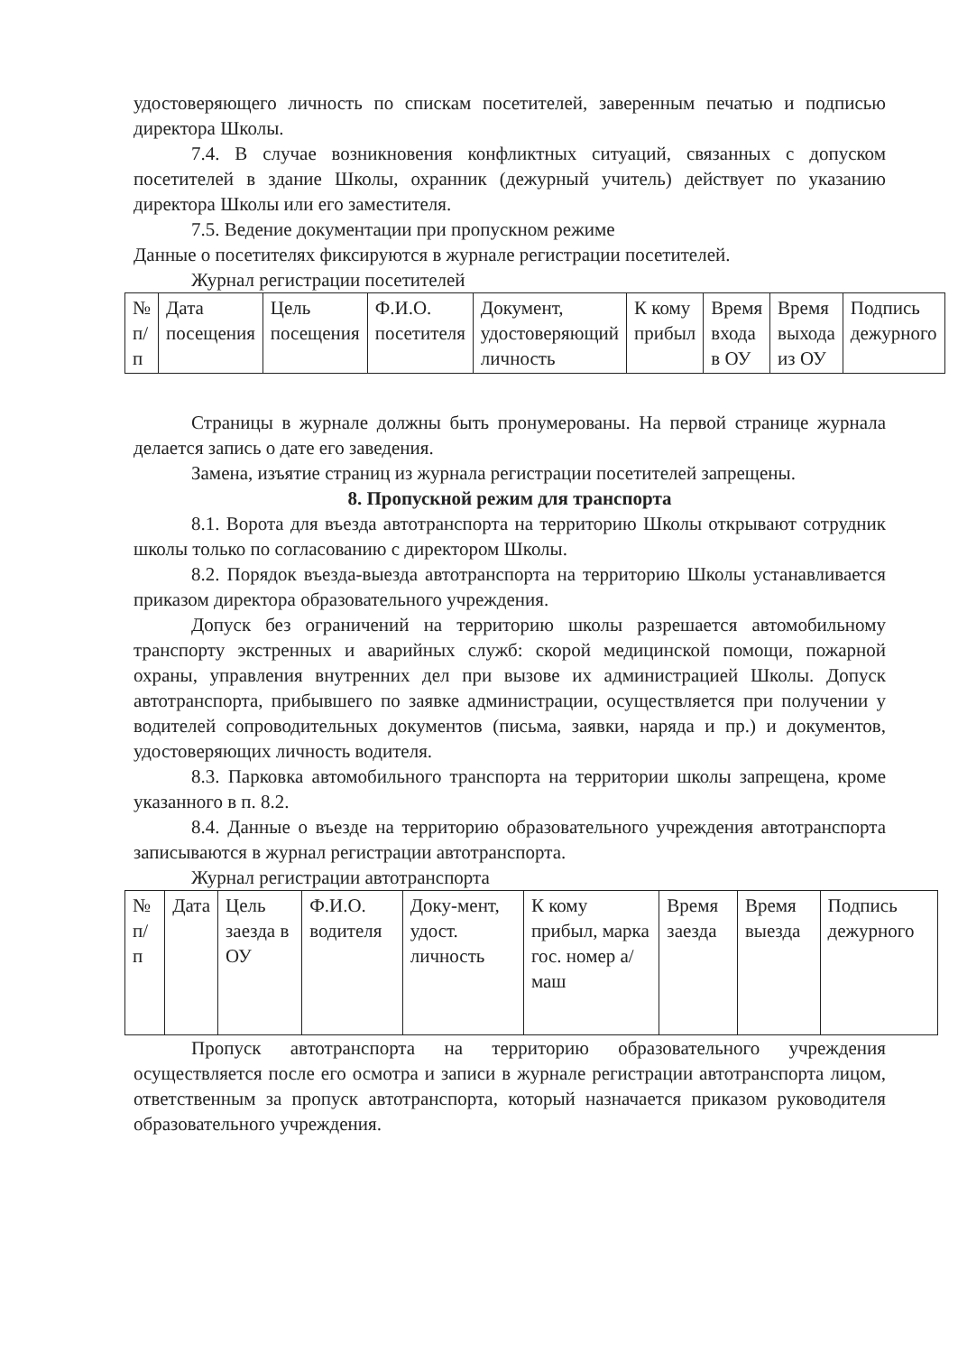удостоверяющего личность по спискам посетителей, заверенным печатью и подписью директора Школы.
7.4. В случае возникновения конфликтных ситуаций, связанных с допуском посетителей в здание Школы, охранник (дежурный учитель) действует по указанию директора Школы или его заместителя.
7.5. Ведение документации при пропускном режиме
Данные о посетителях фиксируются в журнале регистрации посетителей.
Журнал регистрации посетителей
| № п/п | Дата посещения | Цель посещения | Ф.И.О. посетителя | Документ, удостоверяющий личность | К кому прибыл | Время входа в ОУ | Время выхода из ОУ | Подпись дежурного |
Страницы в журнале должны быть пронумерованы. На первой странице журнала делается запись о дате его заведения.
Замена, изъятие страниц из журнала регистрации посетителей запрещены.
8. Пропускной режим для транспорта
8.1. Ворота для въезда автотранспорта на территорию Школы открывают сотрудник школы только по согласованию с директором Школы.
8.2. Порядок въезда-выезда автотранспорта на территорию Школы устанавливается приказом директора образовательного учреждения.
Допуск без ограничений на территорию школы разрешается автомобильному транспорту экстренных и аварийных служб: скорой медицинской помощи, пожарной охраны, управления внутренних дел при вызове их администрацией Школы. Допуск автотранспорта, прибывшего по заявке администрации, осуществляется при получении у водителей сопроводительных документов (письма, заявки, наряда и пр.) и документов, удостоверяющих личность водителя.
8.3. Парковка автомобильного транспорта на территории школы запрещена, кроме указанного в п. 8.2.
8.4. Данные о въезде на территорию образовательного учреждения автотранспорта записываются в журнал регистрации автотранспорта.
Журнал регистрации автотранспорта
| № п/п | Дата | Цель заезда в ОУ | Ф.И.О. водителя | Доку-мент, удост. личность | К кому прибыл, марка гос. номер а/маш | Время заезда | Время выезда | Подпись дежурного |
Пропуск автотранспорта на территорию образовательного учреждения осуществляется после его осмотра и записи в журнале регистрации автотранспорта лицом, ответственным за пропуск автотранспорта, который назначается приказом руководителя образовательного учреждения.